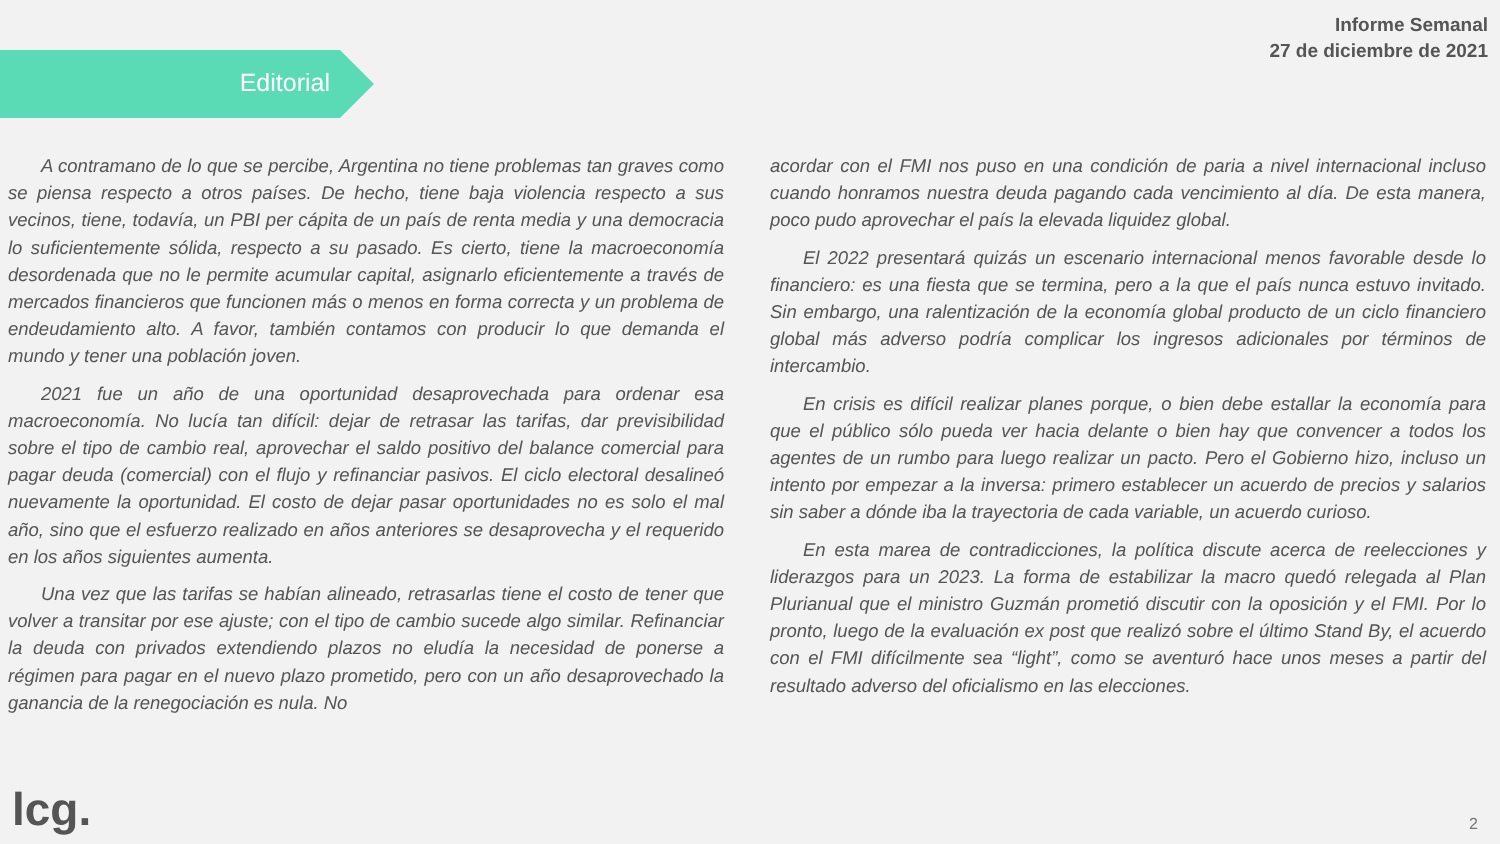Informe Semanal
27 de diciembre de 2021
Editorial
A contramano de lo que se percibe, Argentina no tiene problemas tan graves como se piensa respecto a otros países. De hecho, tiene baja violencia respecto a sus vecinos, tiene, todavía, un PBI per cápita de un país de renta media y una democracia lo suficientemente sólida, respecto a su pasado. Es cierto, tiene la macroeconomía desordenada que no le permite acumular capital, asignarlo eficientemente a través de mercados financieros que funcionen más o menos en forma correcta y un problema de endeudamiento alto. A favor, también contamos con producir lo que demanda el mundo y tener una población joven.
2021 fue un año de una oportunidad desaprovechada para ordenar esa macroeconomía. No lucía tan difícil: dejar de retrasar las tarifas, dar previsibilidad sobre el tipo de cambio real, aprovechar el saldo positivo del balance comercial para pagar deuda (comercial) con el flujo y refinanciar pasivos. El ciclo electoral desalineó nuevamente la oportunidad. El costo de dejar pasar oportunidades no es solo el mal año, sino que el esfuerzo realizado en años anteriores se desaprovecha y el requerido en los años siguientes aumenta.
Una vez que las tarifas se habían alineado, retrasarlas tiene el costo de tener que volver a transitar por ese ajuste; con el tipo de cambio sucede algo similar. Refinanciar la deuda con privados extendiendo plazos no eludía la necesidad de ponerse a régimen para pagar en el nuevo plazo prometido, pero con un año desaprovechado la ganancia de la renegociación es nula. No
acordar con el FMI nos puso en una condición de paria a nivel internacional incluso cuando honramos nuestra deuda pagando cada vencimiento al día. De esta manera, poco pudo aprovechar el país la elevada liquidez global.
El 2022 presentará quizás un escenario internacional menos favorable desde lo financiero: es una fiesta que se termina, pero a la que el país nunca estuvo invitado. Sin embargo, una ralentización de la economía global producto de un ciclo financiero global más adverso podría complicar los ingresos adicionales por términos de intercambio.
En crisis es difícil realizar planes porque, o bien debe estallar la economía para que el público sólo pueda ver hacia delante o bien hay que convencer a todos los agentes de un rumbo para luego realizar un pacto. Pero el Gobierno hizo, incluso un intento por empezar a la inversa: primero establecer un acuerdo de precios y salarios sin saber a dónde iba la trayectoria de cada variable, un acuerdo curioso.
En esta marea de contradicciones, la política discute acerca de reelecciones y liderazgos para un 2023. La forma de estabilizar la macro quedó relegada al Plan Plurianual que el ministro Guzmán prometió discutir con la oposición y el FMI. Por lo pronto, luego de la evaluación ex post que realizó sobre el último Stand By, el acuerdo con el FMI difícilmente sea “light”, como se aventuró hace unos meses a partir del resultado adverso del oficialismo en las elecciones.
lcg. 2